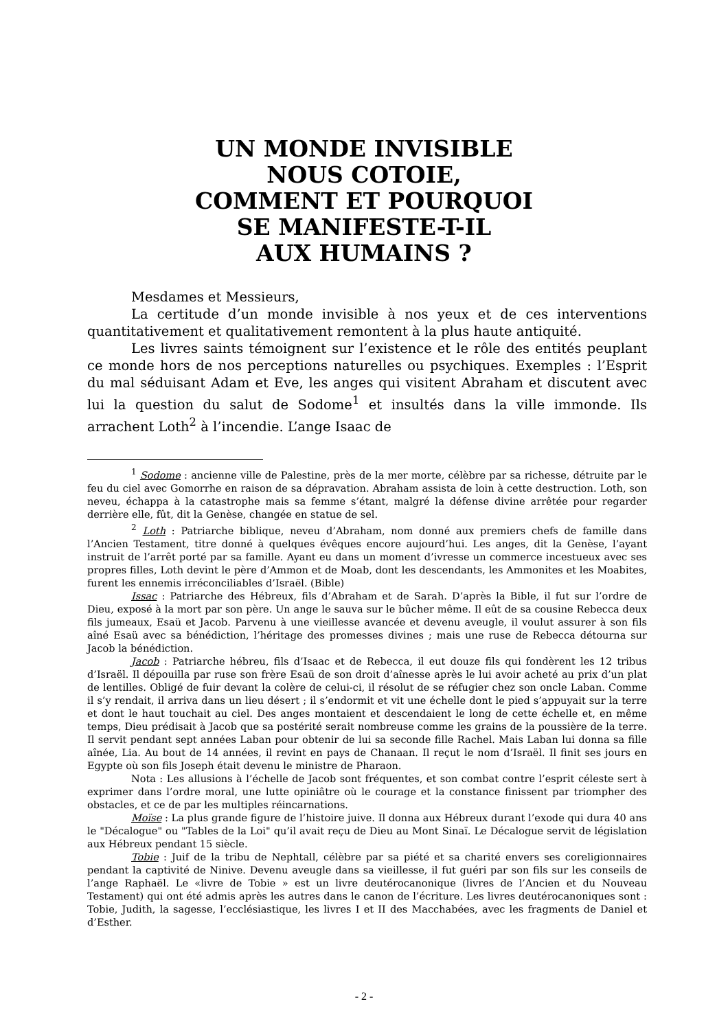UN MONDE INVISIBLE
NOUS COTOIE,
COMMENT ET POURQUOI
SE MANIFESTE-T-IL
AUX HUMAINS ?
Mesdames et Messieurs,
La certitude d’un monde invisible à nos yeux et de ces interventions quantitativement et qualitativement remontent à la plus haute antiquité.
Les livres saints témoignent sur l’existence et le rôle des entités peuplant ce monde hors de nos perceptions naturelles ou psychiques. Exemples : l’Esprit du mal séduisant Adam et Eve, les anges qui visitent Abraham et discutent avec lui la question du salut de Sodome<sup>1</sup> et insultés dans la ville immonde. Ils arrachent Loth<sup>2</sup> à l’incendie. L’ange Isaac de
<sup>1</sup> Sodome : ancienne ville de Palestine, près de la mer morte, célèbre par sa richesse, détruite par le feu du ciel avec Gomorrhe en raison de sa dépravation. Abraham assista de loin à cette destruction. Loth, son neveu, échappa à la catastrophe mais sa femme s’étant, malgré la défense divine arrêtée pour regarder derrière elle, fût, dit la Genèse, changée en statue de sel.
<sup>2</sup> Loth : Patriarche biblique, neveu d’Abraham, nom donné aux premiers chefs de famille dans l’Ancien Testament, titre donné à quelques évêques encore aujourd’hui. Les anges, dit la Genèse, l’ayant instruit de l’arrêt porté par sa famille. Ayant eu dans un moment d’ivresse un commerce incestueux avec ses propres filles, Loth devint le père d’Ammon et de Moab, dont les descendants, les Ammonites et les Moabites, furent les ennemis irréconciliables d’Israël. (Bible)
Issac : Patriarche des Hébreux, fils d’Abraham et de Sarah. D’après la Bible, il fut sur l’ordre de Dieu, exposé à la mort par son père. Un ange le sauva sur le bûcher même. Il eût de sa cousine Rebecca deux fils jumeaux, Esaü et Jacob. Parvenu à une vieillesse avancée et devenu aveugle, il voulut assurer à son fils aîné Esaü avec sa bénédiction, l’héritage des promesses divines ; mais une ruse de Rebecca détourna sur Jacob la bénédiction.
Jacob : Patriarche hébreu, fils d’Isaac et de Rebecca, il eut douze fils qui fondèrent les 12 tribus d’Israël. Il dépouilla par ruse son frère Esaü de son droit d’aînesse après le lui avoir acheté au prix d’un plat de lentilles. Obligé de fuir devant la colère de celui-ci, il résolut de se réfugier chez son oncle Laban. Comme il s’y rendait, il arriva dans un lieu désert ; il s’endormit et vit une échelle dont le pied s’appuyait sur la terre et dont le haut touchait au ciel. Des anges montaient et descendaient le long de cette échelle et, en même temps, Dieu prédisait à Jacob que sa postérité serait nombreuse comme les grains de la poussière de la terre. Il servit pendant sept années Laban pour obtenir de lui sa seconde fille Rachel. Mais Laban lui donna sa fille aînée, Lia. Au bout de 14 années, il revint en pays de Chanaan. Il reçut le nom d’Israël. Il finit ses jours en Egypte où son fils Joseph était devenu le ministre de Pharaon.
Nota : Les allusions à l’échelle de Jacob sont fréquentes, et son combat contre l’esprit céleste sert à exprimer dans l’ordre moral, une lutte opiniâtre où le courage et la constance finissent par triompher des obstacles, et ce de par les multiples réincarnations.
Moïse : La plus grande figure de l’histoire juive. Il donna aux Hébreux durant l’exode qui dura 40 ans le "Décalogue" ou "Tables de la Loi" qu’il avait reçu de Dieu au Mont Sinaï. Le Décalogue servit de législation aux Hébreux pendant 15 siècle.
Tobie : Juif de la tribu de Nephtall, célèbre par sa piété et sa charité envers ses coreligionnaires pendant la captivité de Ninive. Devenu aveugle dans sa vieillesse, il fut guéri par son fils sur les conseils de l’ange Raphaël. Le «livre de Tobie » est un livre deutérocanonique (livres de l’Ancien et du Nouveau Testament) qui ont été admis après les autres dans le canon de l’écriture. Les livres deutérocanoniques sont : Tobie, Judith, la sagesse, l’ecclésiastique, les livres I et II des Macchabées, avec les fragments de Daniel et d’Esther.
- 2 -